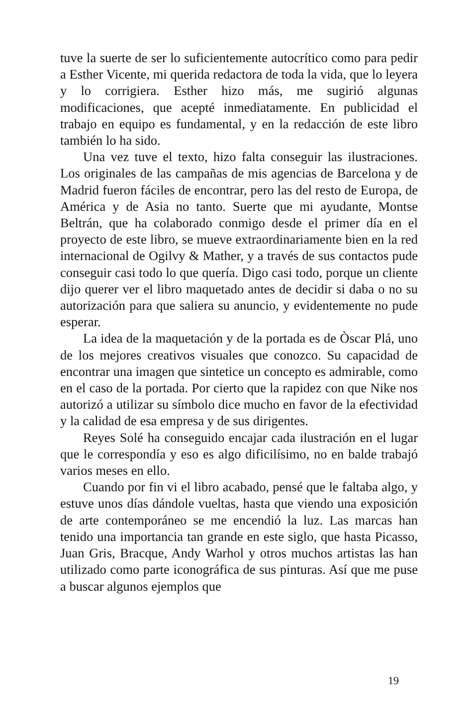tuve la suerte de ser lo suficientemente autocrítico como para pedir a Esther Vicente, mi querida redactora de toda la vida, que lo leyera y lo corrigiera. Esther hizo más, me sugirió algunas modificaciones, que acepté inmediatamente. En publicidad el trabajo en equipo es fundamental, y en la redacción de este libro también lo ha sido.
Una vez tuve el texto, hizo falta conseguir las ilustraciones. Los originales de las campañas de mis agencias de Barcelona y de Madrid fueron fáciles de encontrar, pero las del resto de Europa, de América y de Asia no tanto. Suerte que mi ayudante, Montse Beltrán, que ha colaborado conmigo desde el primer día en el proyecto de este libro, se mueve extraordinariamente bien en la red internacional de Ogilvy & Mather, y a través de sus contactos pude conseguir casi todo lo que quería. Digo casi todo, porque un cliente dijo querer ver el libro maquetado antes de decidir si daba o no su autorización para que saliera su anuncio, y evidentemente no pude esperar.
La idea de la maquetación y de la portada es de Òscar Plá, uno de los mejores creativos visuales que conozco. Su capacidad de encontrar una imagen que sintetice un concepto es admirable, como en el caso de la portada. Por cierto que la rapidez con que Nike nos autorizó a utilizar su símbolo dice mucho en favor de la efectividad y la calidad de esa empresa y de sus dirigentes.
Reyes Solé ha conseguido encajar cada ilustración en el lugar que le correspondía y eso es algo dificilísimo, no en balde trabajó varios meses en ello.
Cuando por fin vi el libro acabado, pensé que le faltaba algo, y estuve unos días dándole vueltas, hasta que viendo una exposición de arte contemporáneo se me encendió la luz. Las marcas han tenido una importancia tan grande en este siglo, que hasta Picasso, Juan Gris, Bracque, Andy Warhol y otros muchos artistas las han utilizado como parte iconográfica de sus pinturas. Así que me puse a buscar algunos ejemplos que
19